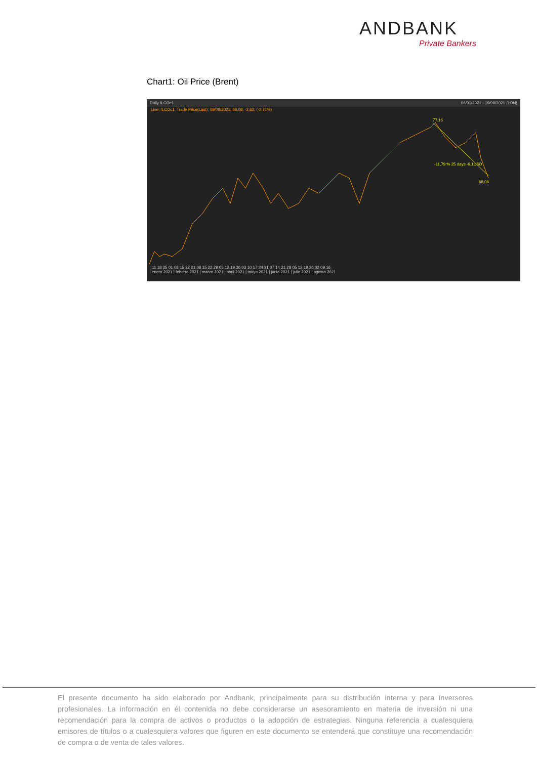ANDBANK
Private Bankers
Chart1: Oil Price (Brent)
Daily /LCOc1 06/01/2021 - 19/08/2021 (LON)
Line; /LCOc1; Trade Price(Last); 09/08/2021; 68,08; -2,62; (-3,71%)
77,16
-11,79 % 25 days -9,1USD
68,06
11 18 25 01 08 15 22 01 08 15 22 29 05 12 19 26 03 10 17 24 31 07 14 21 28 05 12 19 26 02 09 16
enero 2021 | febrero 2021 | marzo 2021 | abril 2021 | mayo 2021 | junio 2021 | julio 2021 | agosto 2021
El presente documento ha sido elaborado por Andbank, principalmente para su distribución interna y para inversores profesionales. La información en él contenida no debe considerarse un asesoramiento en materia de inversión ni una recomendación para la compra de activos o productos o la adopción de estrategias. Ninguna referencia a cualesquiera emisores de títulos o a cualesquiera valores que figuren en este documento se entenderá que constituye una recomendación de compra o de venta de tales valores.